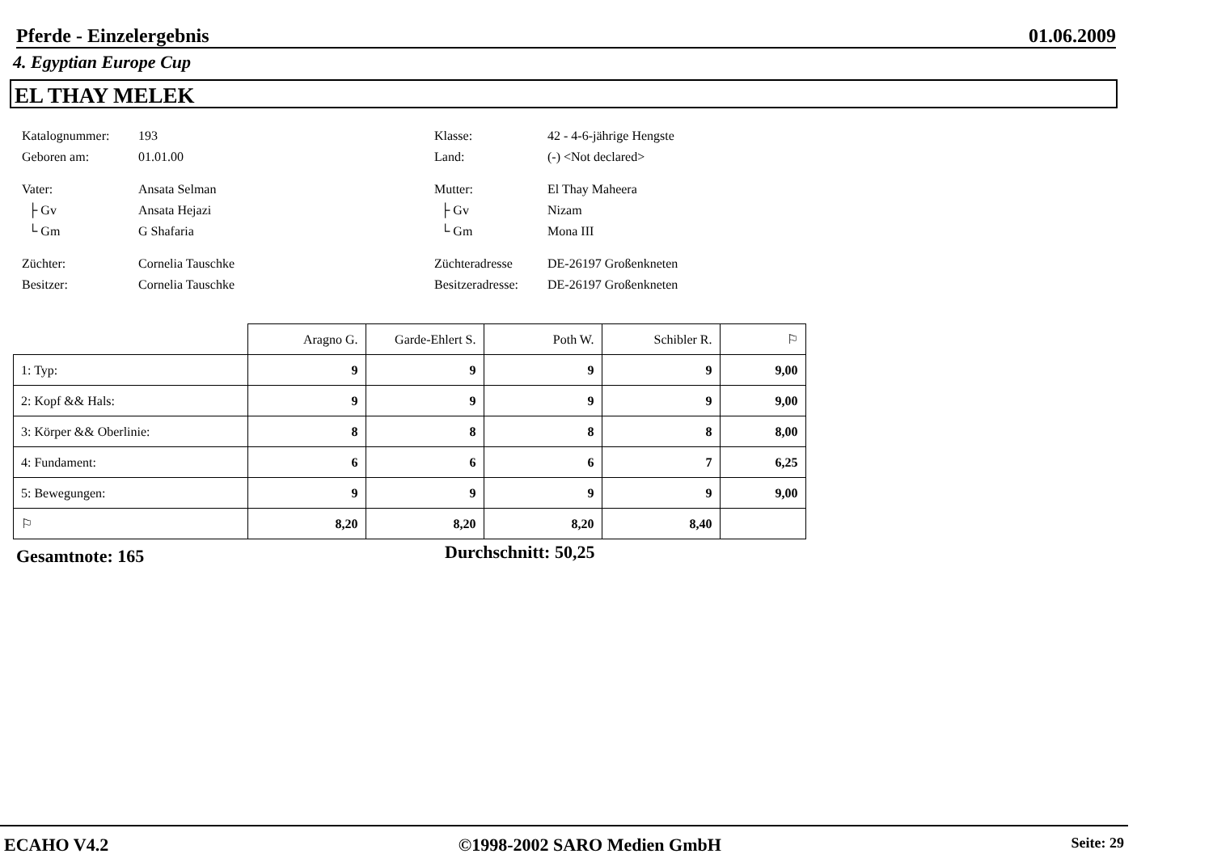Pferde - Einzelergebnis 01.06.2009
4. Egyptian Europe Cup
EL THAY MELEK
Katalognummer: 193 Klasse: 42 - 4-6-jährige Hengste
Geboren am: 01.01.00 Land: (-) <Not declared>
Vater: Ansata Selman Mutter: El Thay Maheera
├ Gv Ansata Hejazi ├ Gv Nizam
└ Gm G Shafaria └ Gm Mona III
Züchter: Cornelia Tauschke Züchteradresse DE-26197 Großenkneten
Besitzer: Cornelia Tauschke Besitzeradresse: DE-26197 Großenkneten
| | Aragno G. | Garde-Ehlert S. | Poth W. | Schibler R. | ⚐ |
| --- | --- | --- | --- | --- | --- |
| 1: Typ: | 9 | 9 | 9 | 9 | 9,00 |
| 2: Kopf && Hals: | 9 | 9 | 9 | 9 | 9,00 |
| 3: Körper && Oberlinie: | 8 | 8 | 8 | 8 | 8,00 |
| 4: Fundament: | 6 | 6 | 6 | 7 | 6,25 |
| 5: Bewegungen: | 9 | 9 | 9 | 9 | 9,00 |
| ⚐ | 8,20 | 8,20 | 8,20 | 8,40 | |
Gesamtnote: 165 Durchschnitt: 50,25
ECAHO V4.2 ©1998-2002 SARO Medien GmbH Seite: 29